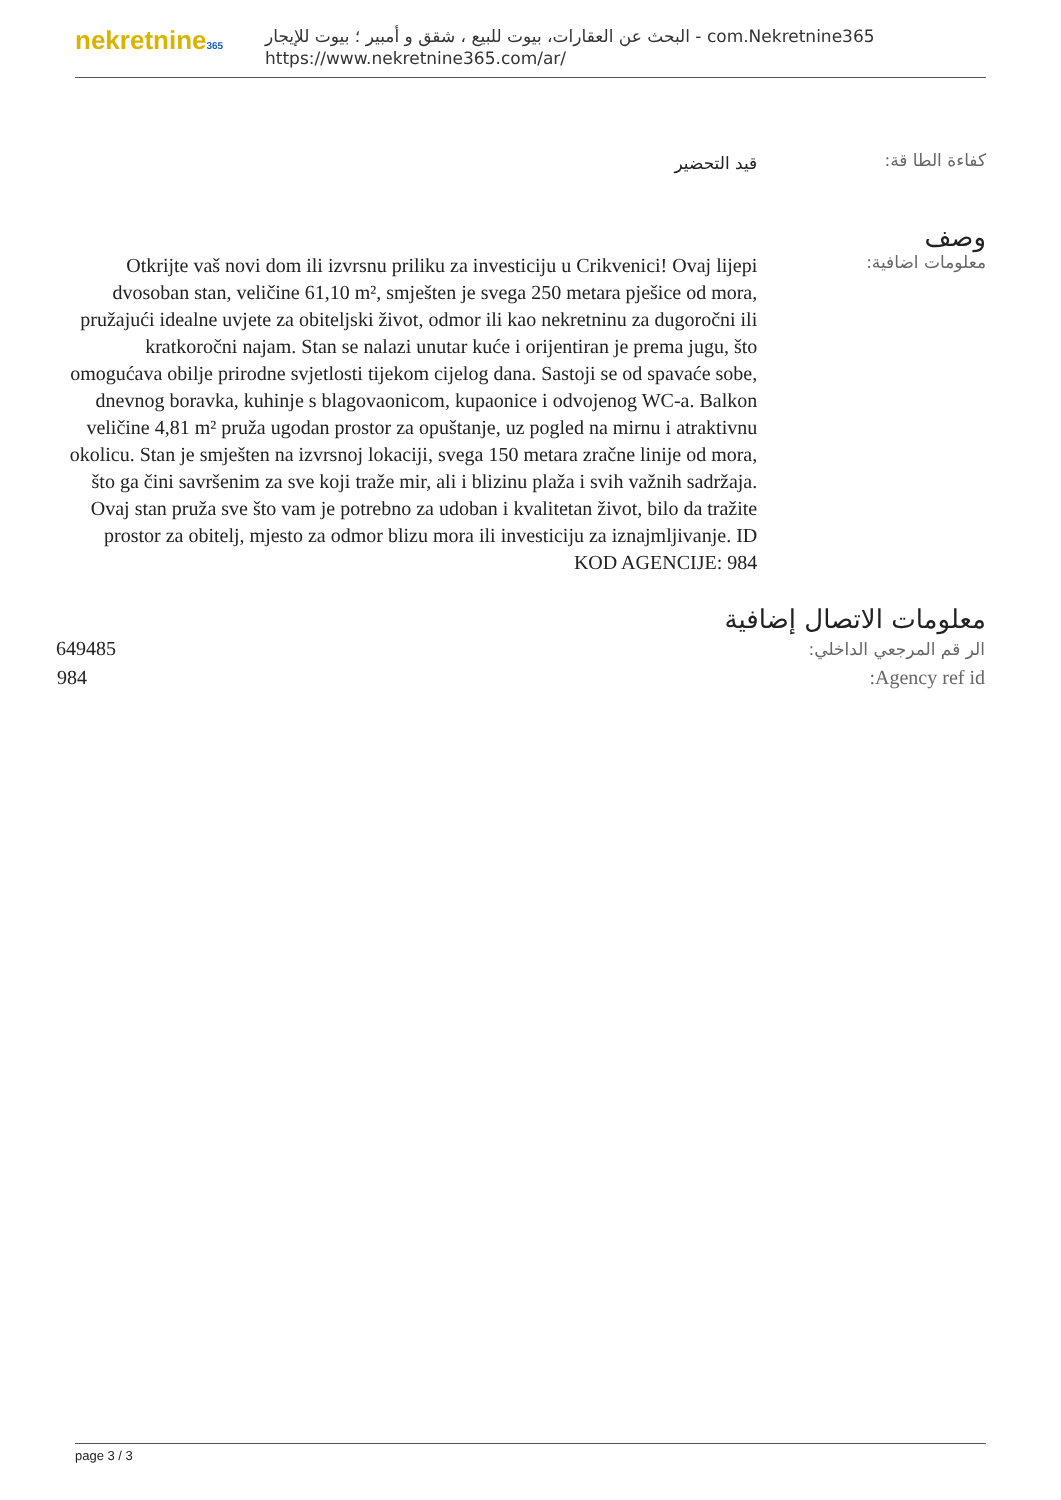nekretnine365
البحث عن العقارات، بيوت للبيع ، شقق و أمبير ؛ بيوت للإيجار - com.Nekretnine365
https://www.nekretnine365.com/ar/
كفاءة الطا قة:
قيد التحضير
وصف
معلومات اضافية:
Otkrijte vaš novi dom ili izvrsnu priliku za investiciju u Crikvenici! Ovaj lijepi dvosoban stan, veličine 61,10 m², smješten je svega 250 metara pješice od mora, pružajući idealne uvjete za obiteljski život, odmor ili kao nekretninu za dugoročni ili kratkoročni najam. Stan se nalazi unutar kuće i orijentiran je prema jugu, što omogućava obilje prirodne svjetlosti tijekom cijelog dana. Sastoji se od spavaće sobe, dnevnog boravka, kuhinje s blagovaonicom, kupaonice i odvojenog WC-a. Balkon veličine 4,81 m² pruža ugodan prostor za opuštanje, uz pogled na mirnu i atraktivnu okolicu. Stan je smješten na izvrsnoj lokaciji, svega 150 metara zračne linije od mora, što ga čini savršenim za sve koji traže mir, ali i blizinu plaža i svih važnih sadržaja. Ovaj stan pruža sve što vam je potrebno za udoban i kvalitetan život, bilo da tražite prostor za obitelj, mjesto za odmor blizu mora ili investiciju za iznajmljivanje. ID KOD AGENCIJE: 984
معلومات الاتصال إضافية
| الر قم المرجعي الداخلي: | 649485 |
| Agency ref id: | 984 |
page 3 / 3